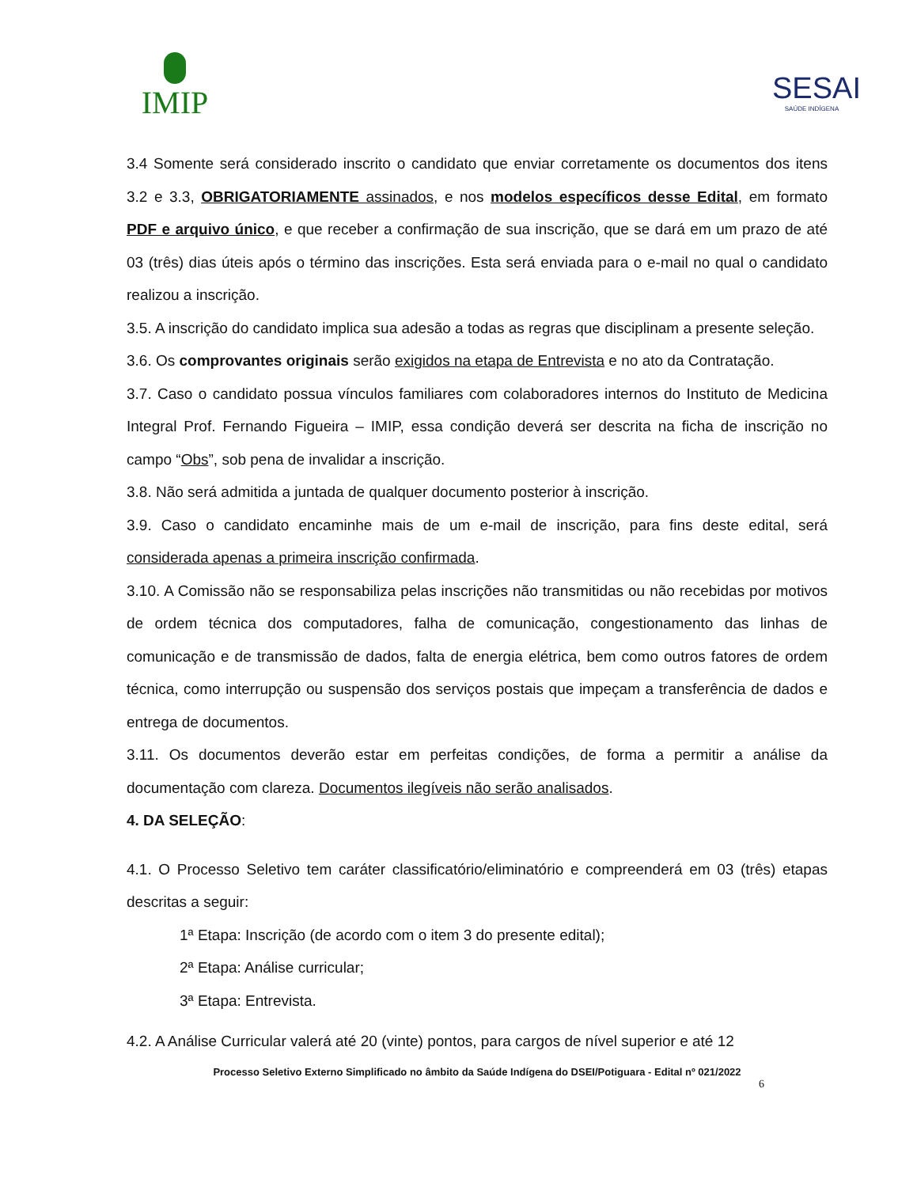IMIP
SESAI
SAÚDE INDÍGENA
3.4 Somente será considerado inscrito o candidato que enviar corretamente os documentos dos itens 3.2 e 3.3, OBRIGATORIAMENTE assinados, e nos modelos específicos desse Edital, em formato PDF e arquivo único, e que receber a confirmação de sua inscrição, que se dará em um prazo de até 03 (três) dias úteis após o término das inscrições. Esta será enviada para o e-mail no qual o candidato realizou a inscrição.
3.5. A inscrição do candidato implica sua adesão a todas as regras que disciplinam a presente seleção.
3.6. Os comprovantes originais serão exigidos na etapa de Entrevista e no ato da Contratação.
3.7. Caso o candidato possua vínculos familiares com colaboradores internos do Instituto de Medicina Integral Prof. Fernando Figueira – IMIP, essa condição deverá ser descrita na ficha de inscrição no campo “Obs”, sob pena de invalidar a inscrição.
3.8. Não será admitida a juntada de qualquer documento posterior à inscrição.
3.9. Caso o candidato encaminhe mais de um e-mail de inscrição, para fins deste edital, será considerada apenas a primeira inscrição confirmada.
3.10. A Comissão não se responsabiliza pelas inscrições não transmitidas ou não recebidas por motivos de ordem técnica dos computadores, falha de comunicação, congestionamento das linhas de comunicação e de transmissão de dados, falta de energia elétrica, bem como outros fatores de ordem técnica, como interrupção ou suspensão dos serviços postais que impeçam a transferência de dados e entrega de documentos.
3.11. Os documentos deverão estar em perfeitas condições, de forma a permitir a análise da documentação com clareza. Documentos ilegíveis não serão analisados.
4. DA SELEÇÃO:
4.1. O Processo Seletivo tem caráter classificatório/eliminatório e compreenderá em 03 (três) etapas descritas a seguir:
1ª Etapa: Inscrição (de acordo com o item 3 do presente edital);
2ª Etapa: Análise curricular;
3ª Etapa: Entrevista.
4.2. A Análise Curricular valerá até 20 (vinte) pontos, para cargos de nível superior e até 12
Processo Seletivo Externo Simplificado no âmbito da Saúde Indígena do DSEI/Potiguara - Edital nº 021/2022
6